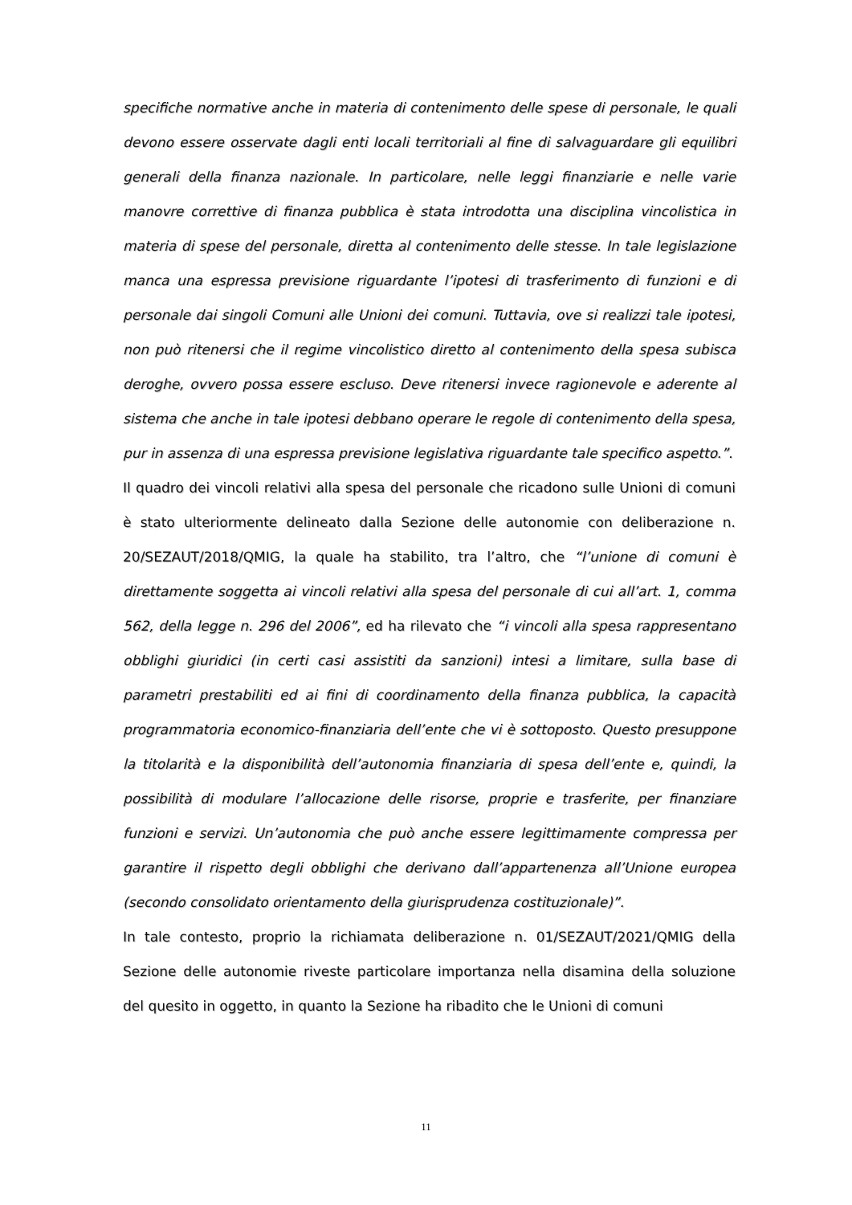specifiche normative anche in materia di contenimento delle spese di personale, le quali devono essere osservate dagli enti locali territoriali al fine di salvaguardare gli equilibri generali della finanza nazionale. In particolare, nelle leggi finanziarie e nelle varie manovre correttive di finanza pubblica è stata introdotta una disciplina vincolistica in materia di spese del personale, diretta al contenimento delle stesse. In tale legislazione manca una espressa previsione riguardante l’ipotesi di trasferimento di funzioni e di personale dai singoli Comuni alle Unioni dei comuni. Tuttavia, ove si realizzi tale ipotesi, non può ritenersi che il regime vincolistico diretto al contenimento della spesa subisca deroghe, ovvero possa essere escluso. Deve ritenersi invece ragionevole e aderente al sistema che anche in tale ipotesi debbano operare le regole di contenimento della spesa, pur in assenza di una espressa previsione legislativa riguardante tale specifico aspetto.”.
Il quadro dei vincoli relativi alla spesa del personale che ricadono sulle Unioni di comuni è stato ulteriormente delineato dalla Sezione delle autonomie con deliberazione n. 20/SEZAUT/2018/QMIG, la quale ha stabilito, tra l’altro, che “l’unione di comuni è direttamente soggetta ai vincoli relativi alla spesa del personale di cui all’art. 1, comma 562, della legge n. 296 del 2006”, ed ha rilevato che “i vincoli alla spesa rappresentano obblighi giuridici (in certi casi assistiti da sanzioni) intesi a limitare, sulla base di parametri prestabiliti ed ai fini di coordinamento della finanza pubblica, la capacità programmatoria economico-finanziaria dell’ente che vi è sottoposto. Questo presuppone la titolarità e la disponibilità dell’autonomia finanziaria di spesa dell’ente e, quindi, la possibilità di modulare l’allocazione delle risorse, proprie e trasferite, per finanziare funzioni e servizi. Un’autonomia che può anche essere legittimamente compressa per garantire il rispetto degli obblighi che derivano dall’appartenenza all’Unione europea (secondo consolidato orientamento della giurisprudenza costituzionale)”.
In tale contesto, proprio la richiamata deliberazione n. 01/SEZAUT/2021/QMIG della Sezione delle autonomie riveste particolare importanza nella disamina della soluzione del quesito in oggetto, in quanto la Sezione ha ribadito che le Unioni di comuni
11